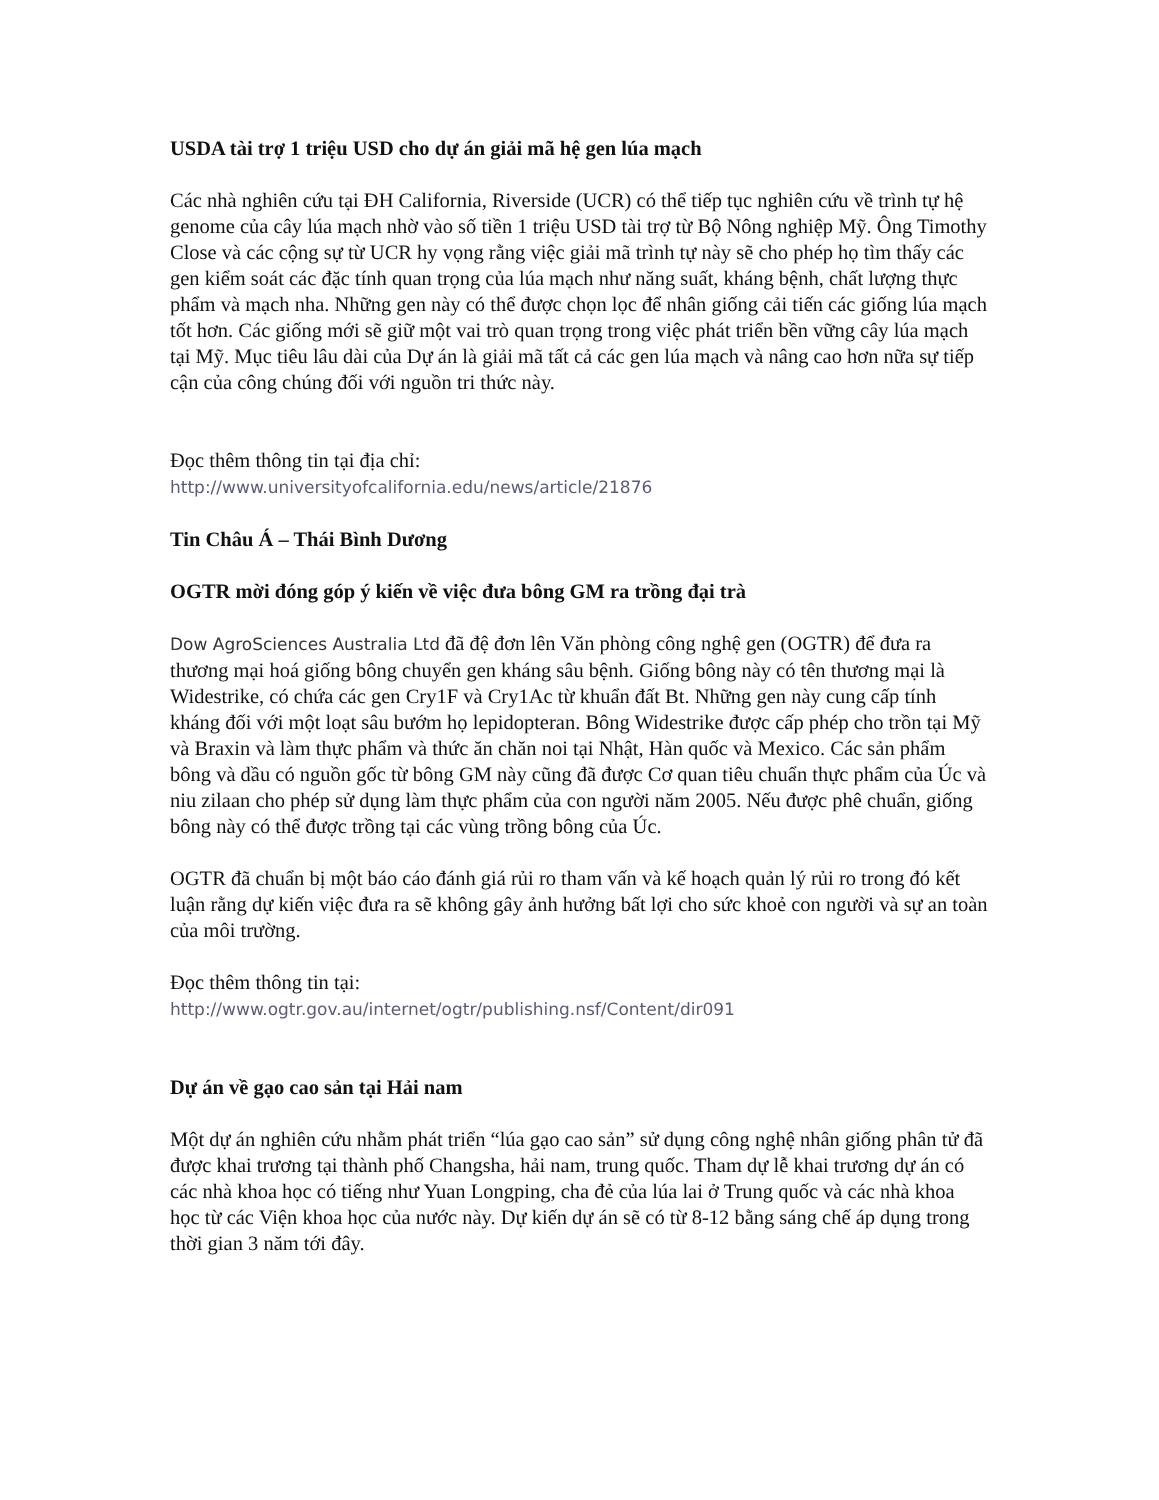USDA tài trợ 1 triệu USD cho dự án giải mã hệ gen lúa mạch
Các nhà nghiên cứu tại ĐH California, Riverside (UCR) có thể tiếp tục nghiên cứu về trình tự hệ genome của cây lúa mạch nhờ vào số tiền 1 triệu USD tài trợ từ Bộ Nông nghiệp Mỹ. Ông Timothy Close và các cộng sự từ UCR hy vọng rằng việc giải mã trình tự này sẽ cho phép họ tìm thấy các gen kiểm soát các đặc tính quan trọng của lúa mạch như năng suất, kháng bệnh, chất lượng thực phẩm và mạch nha. Những gen này có thể được chọn lọc để nhân giống cải tiến các giống lúa mạch tốt hơn. Các giống mới sẽ giữ một vai trò quan trọng trong việc phát triển bền vững cây lúa mạch tại Mỹ. Mục tiêu lâu dài của Dự án là giải mã tất cả các gen lúa mạch và nâng cao hơn nữa sự tiếp cận của công chúng đối với nguồn tri thức này.
Đọc thêm thông tin tại địa chỉ:
http://www.universityofcalifornia.edu/news/article/21876
Tin Châu Á – Thái Bình Dương
OGTR mời đóng góp ý kiến về việc đưa bông GM ra trồng đại trà
Dow AgroSciences Australia Ltd đã đệ đơn lên Văn phòng công nghệ gen (OGTR) để đưa ra thương mại hoá giống bông chuyển gen kháng sâu bệnh. Giống bông này có tên thương mại là Widestrike, có chứa các gen Cry1F và Cry1Ac từ khuẩn đất Bt. Những gen này cung cấp tính kháng đối với một loạt sâu bướm họ lepidopteran. Bông Widestrike được cấp phép cho trồn tại Mỹ và Braxin và làm thực phẩm và thức ăn chăn noi tại Nhật, Hàn quốc và Mexico. Các sản phẩm bông và dầu có nguồn gốc từ bông GM này cũng đã được Cơ quan tiêu chuẩn thực phẩm của Úc và niu zilaan cho phép sử dụng làm thực phẩm của con người năm 2005. Nếu được phê chuẩn, giống bông này có thể được trồng tại các vùng trồng bông của Úc.
OGTR đã chuẩn bị một báo cáo đánh giá rủi ro tham vấn và kế hoạch quản lý rủi ro trong đó kết luận rằng dự kiến việc đưa ra sẽ không gây ảnh hưởng bất lợi cho sức khoẻ con người và sự an toàn của môi trường.
Đọc thêm thông tin tại:
http://www.ogtr.gov.au/internet/ogtr/publishing.nsf/Content/dir091
Dự án về gạo cao sản tại Hải nam
Một dự án nghiên cứu nhằm phát triển “lúa gạo cao sản” sử dụng công nghệ nhân giống phân tử đã được khai trương tại thành phố Changsha, hải nam, trung quốc. Tham dự lễ khai trương dự án có các nhà khoa học có tiếng như Yuan Longping, cha đẻ của lúa lai ở Trung quốc và các nhà khoa học từ các Viện khoa học của nước này. Dự kiến dự án sẽ có từ 8-12 bằng sáng chế áp dụng trong thời gian 3 năm tới đây.